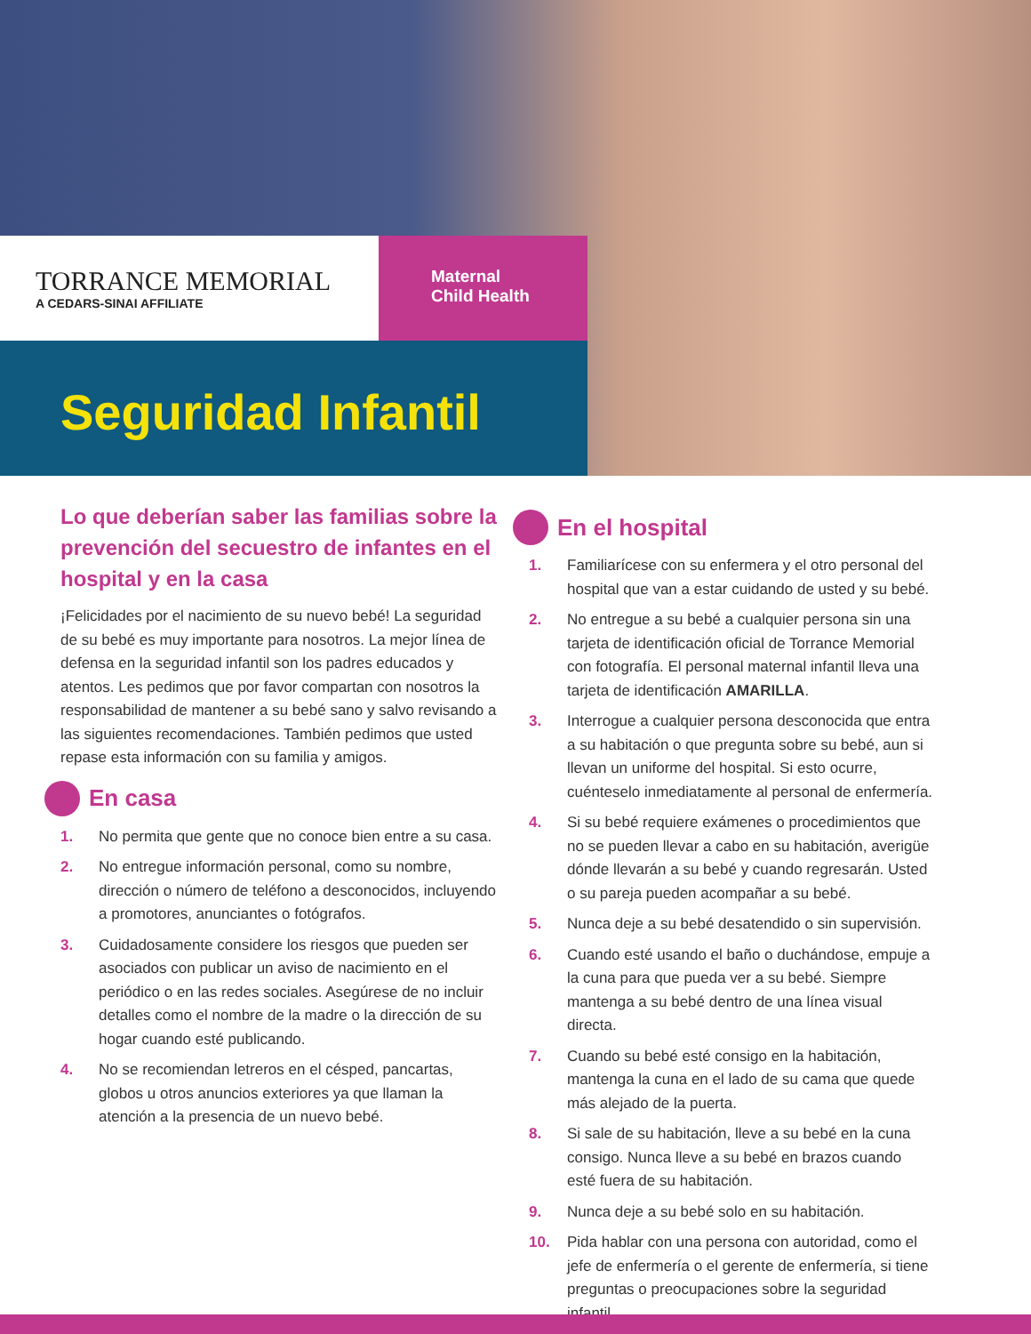TORRANCE MEMORIAL
A CEDARS-SINAI AFFILIATE
Maternal
Child Health
Seguridad Infantil
Lo que deberían saber las familias sobre la prevención del secuestro de infantes en el hospital y en la casa
¡Felicidades por el nacimiento de su nuevo bebé! La seguridad de su bebé es muy importante para nosotros. La mejor línea de defensa en la seguridad infantil son los padres educados y atentos. Les pedimos que por favor compartan con nosotros la responsabilidad de mantener a su bebé sano y salvo revisando a las siguientes recomendaciones. También pedimos que usted repase esta información con su familia y amigos.
En casa
1. No permita que gente que no conoce bien entre a su casa.
2. No entregue información personal, como su nombre, dirección o número de teléfono a desconocidos, incluyendo a promotores, anunciantes o fotógrafos.
3. Cuidadosamente considere los riesgos que pueden ser asociados con publicar un aviso de nacimiento en el periódico o en las redes sociales. Asegúrese de no incluir detalles como el nombre de la madre o la dirección de su hogar cuando esté publicando.
4. No se recomiendan letreros en el césped, pancartas, globos u otros anuncios exteriores ya que llaman la atención a la presencia de un nuevo bebé.
En el hospital
1. Familiarícese con su enfermera y el otro personal del hospital que van a estar cuidando de usted y su bebé.
2. No entregue a su bebé a cualquier persona sin una tarjeta de identificación oficial de Torrance Memorial con fotografía. El personal maternal infantil lleva una tarjeta de identificación AMARILLA.
3. Interrogue a cualquier persona desconocida que entra a su habitación o que pregunta sobre su bebé, aun si llevan un uniforme del hospital. Si esto ocurre, cuénteselo inmediatamente al personal de enfermería.
4. Si su bebé requiere exámenes o procedimientos que no se pueden llevar a cabo en su habitación, averigüe dónde llevarán a su bebé y cuando regresarán. Usted o su pareja pueden acompañar a su bebé.
5. Nunca deje a su bebé desatendido o sin supervisión.
6. Cuando esté usando el baño o duchándose, empuje a la cuna para que pueda ver a su bebé. Siempre mantenga a su bebé dentro de una línea visual directa.
7. Cuando su bebé esté consigo en la habitación, mantenga la cuna en el lado de su cama que quede más alejado de la puerta.
8. Si sale de su habitación, lleve a su bebé en la cuna consigo. Nunca lleve a su bebé en brazos cuando esté fuera de su habitación.
9. Nunca deje a su bebé solo en su habitación.
10. Pida hablar con una persona con autoridad, como el jefe de enfermería o el gerente de enfermería, si tiene preguntas o preocupaciones sobre la seguridad infantil.